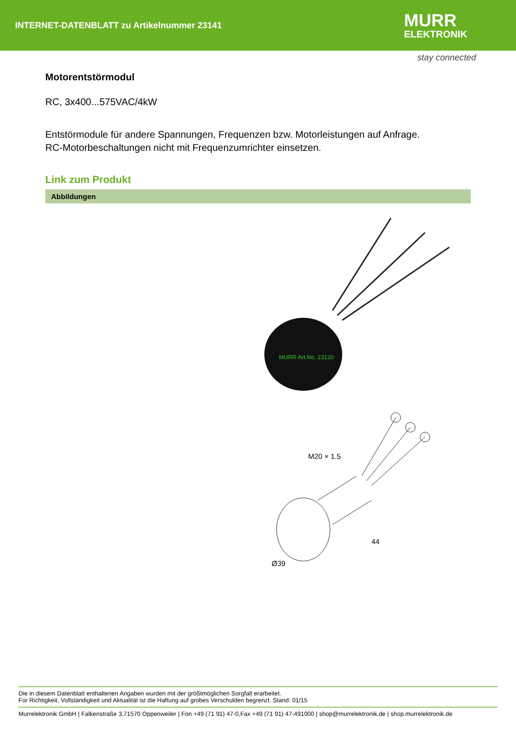INTERNET-DATENBLATT zu Artikelnummer 23141
MURR
ELEKTRONIK
stay connected
Motorentstörmodul
RC, 3x400...575VAC/4kW
Entstörmodule für andere Spannungen, Frequenzen bzw. Motorleistungen auf Anfrage.
RC-Motorbeschaltungen nicht mit Frequenzumrichter einsetzen.
Link zum Produkt
Abbildungen
MURR Art.No. 23120
M20 × 1.5
44
Ø39
Die in diesem Datenblatt enthaltenen Angaben wurden mit der größtmöglichen Sorgfalt erarbeitet.
Für Richtigkeit, Vollständigkeit und Aktualität ist die Haftung auf grobes Verschulden begrenzt. Stand: 01/15
Murrelektronik GmbH | Falkenstraße 3,71570 Oppenweiler | Fon +49 (71 91) 47-0,Fax +49 (71 91) 47-491000 | shop@murrelektronik.de | shop.murrelektronik.de